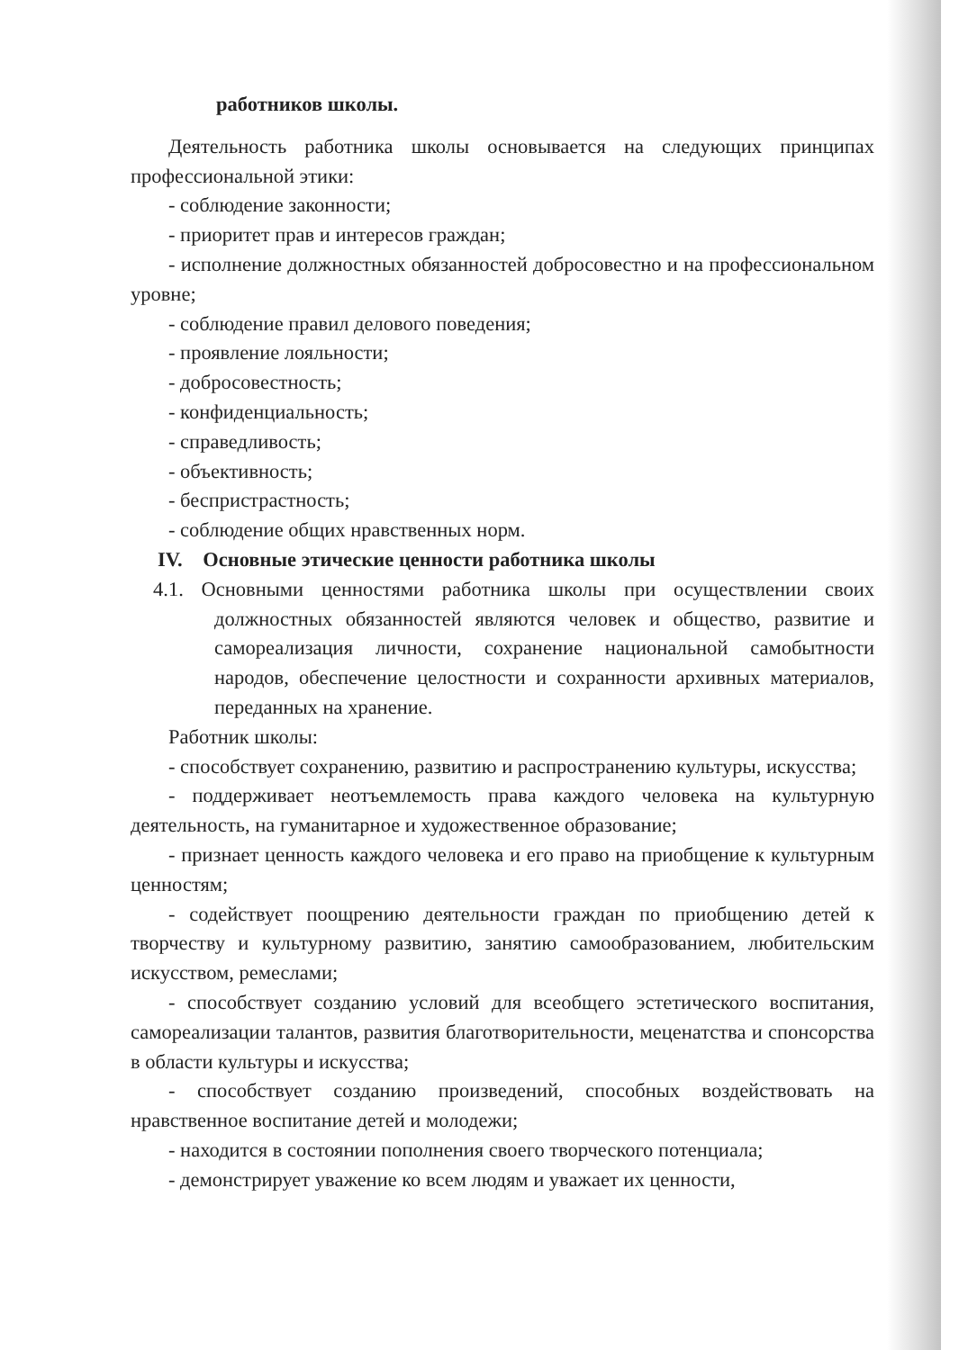работников школы.
Деятельность работника школы основывается на следующих принципах профессиональной этики:
- соблюдение законности;
- приоритет прав и интересов граждан;
- исполнение должностных обязанностей добросовестно и на профессиональном уровне;
- соблюдение правил делового поведения;
- проявление лояльности;
- добросовестность;
- конфиденциальность;
- справедливость;
- объективность;
- беспристрастность;
- соблюдение общих нравственных норм.
IV. Основные этические ценности работника школы
4.1. Основными ценностями работника школы при осуществлении своих должностных обязанностей являются человек и общество, развитие и самореализация личности, сохранение национальной самобытности народов, обеспечение целостности и сохранности архивных материалов, переданных на хранение.
Работник школы:
- способствует сохранению, развитию и распространению культуры, искусства;
- поддерживает неотъемлемость права каждого человека на культурную деятельность, на гуманитарное и художественное образование;
- признает ценность каждого человека и его право на приобщение к культурным ценностям;
- содействует поощрению деятельности граждан по приобщению детей к творчеству и культурному развитию, занятию самообразованием, любительским искусством, ремеслами;
- способствует созданию условий для всеобщего эстетического воспитания, самореализации талантов, развития благотворительности, меценатства и спонсорства в области культуры и искусства;
- способствует созданию произведений, способных воздействовать на нравственное воспитание детей и молодежи;
- находится в состоянии пополнения своего творческого потенциала;
- демонстрирует уважение ко всем людям и уважает их ценности,